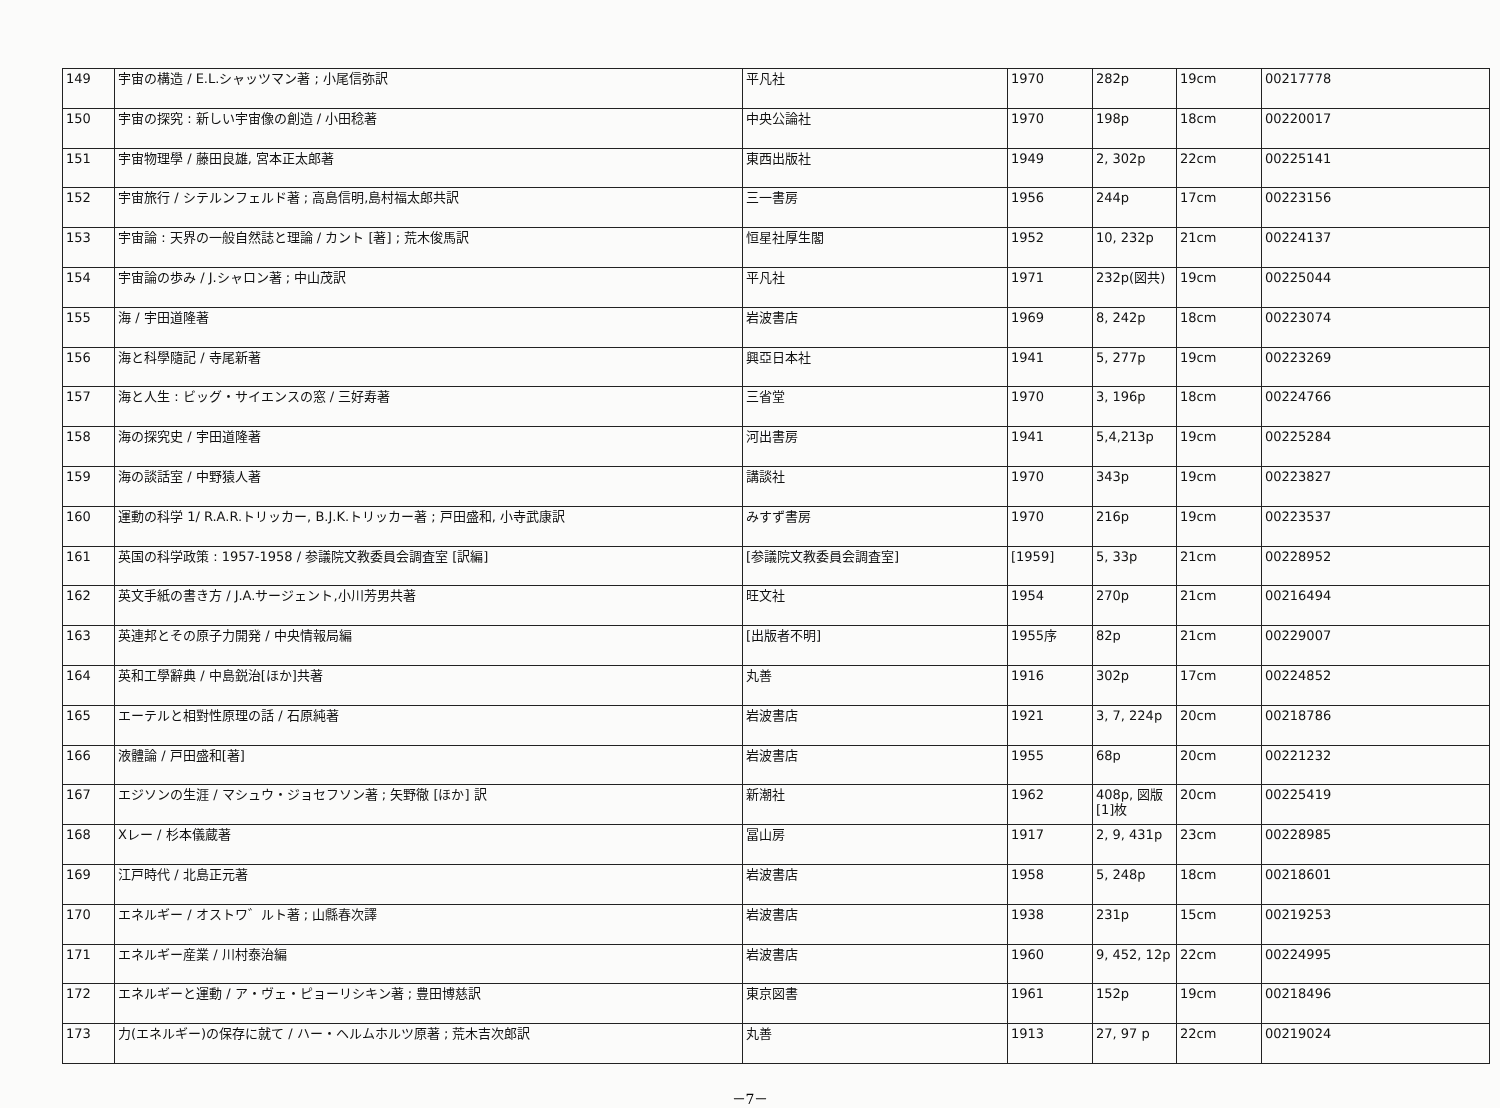| 149 | 宇宙の構造 / E.L.シャッツマン著 ; 小尾信弥訳 | 平凡社 | 1970 | 282p | 19cm | 00217778 |
| 150 | 宇宙の探究 : 新しい宇宙像の創造 / 小田稔著 | 中央公論社 | 1970 | 198p | 18cm | 00220017 |
| 151 | 宇宙物理學 / 藤田良雄, 宮本正太郎著 | 東西出版社 | 1949 | 2, 302p | 22cm | 00225141 |
| 152 | 宇宙旅行 / シテルンフェルド著 ; 高島信明,島村福太郎共訳 | 三一書房 | 1956 | 244p | 17cm | 00223156 |
| 153 | 宇宙論 : 天界の一般自然誌と理論 / カント [著] ; 荒木俊馬訳 | 恒星社厚生閣 | 1952 | 10, 232p | 21cm | 00224137 |
| 154 | 宇宙論の歩み / J.シャロン著 ; 中山茂訳 | 平凡社 | 1971 | 232p(図共) | 19cm | 00225044 |
| 155 | 海 / 宇田道隆著 | 岩波書店 | 1969 | 8, 242p | 18cm | 00223074 |
| 156 | 海と科學隨記 / 寺尾新著 | 興亞日本社 | 1941 | 5, 277p | 19cm | 00223269 |
| 157 | 海と人生 : ビッグ・サイエンスの窓 / 三好寿著 | 三省堂 | 1970 | 3, 196p | 18cm | 00224766 |
| 158 | 海の探究史 / 宇田道隆著 | 河出書房 | 1941 | 5,4,213p | 19cm | 00225284 |
| 159 | 海の談話室 / 中野猿人著 | 講談社 | 1970 | 343p | 19cm | 00223827 |
| 160 | 運動の科学 1/ R.A.R.トリッカー, B.J.K.トリッカー著 ; 戸田盛和, 小寺武康訳 | みすず書房 | 1970 | 216p | 19cm | 00223537 |
| 161 | 英国の科学政策 : 1957-1958 / 参議院文教委員会調査室 [訳編] | [参議院文教委員会調査室] | [1959] | 5, 33p | 21cm | 00228952 |
| 162 | 英文手紙の書き方 / J.A.サージェント,小川芳男共著 | 旺文社 | 1954 | 270p | 21cm | 00216494 |
| 163 | 英連邦とその原子力開発 / 中央情報局編 | [出版者不明] | 1955序 | 82p | 21cm | 00229007 |
| 164 | 英和工學辭典 / 中島鋭治[ほか]共著 | 丸善 | 1916 | 302p | 17cm | 00224852 |
| 165 | エーテルと相對性原理の話 / 石原純著 | 岩波書店 | 1921 | 3, 7, 224p | 20cm | 00218786 |
| 166 | 液體論 / 戸田盛和[著] | 岩波書店 | 1955 | 68p | 20cm | 00221232 |
| 167 | エジソンの生涯 / マシュウ・ジョセフソン著 ; 矢野徹 [ほか] 訳 | 新潮社 | 1962 | 408p, 図版 [1]枚 | 20cm | 00225419 |
| 168 | Xレー / 杉本儀蔵著 | 冨山房 | 1917 | 2, 9, 431p | 23cm | 00228985 |
| 169 | 江戸時代 / 北島正元著 | 岩波書店 | 1958 | 5, 248p | 18cm | 00218601 |
| 170 | エネルギー / オストワ゛ルト著 ; 山縣春次譯 | 岩波書店 | 1938 | 231p | 15cm | 00219253 |
| 171 | エネルギー産業 / 川村泰治編 | 岩波書店 | 1960 | 9, 452, 12p | 22cm | 00224995 |
| 172 | エネルギーと運動 / ア・ヴェ・ピョーリシキン著 ; 豊田博慈訳 | 東京図書 | 1961 | 152p | 19cm | 00218496 |
| 173 | 力(エネルギー)の保存に就て / ハー・ヘルムホルツ原著 ; 荒木吉次郎訳 | 丸善 | 1913 | 27, 97 p | 22cm | 00219024 |
－7－